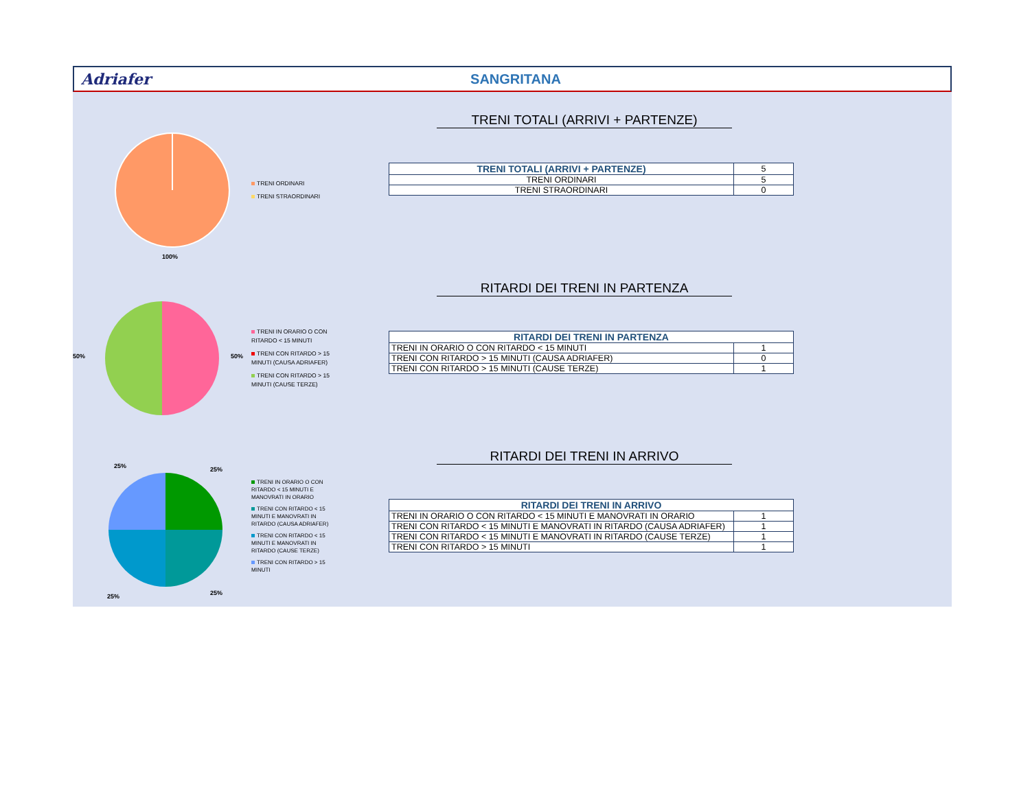Adriafer SANGRITANA
100%
TRENI ORDINARI
TRENI STRAORDINARI
TRENI TOTALI (ARRIVI + PARTENZE)
| TRENI TOTALI (ARRIVI + PARTENZE) | 5 |
| TRENI ORDINARI | 5 |
| TRENI STRAORDINARI | 0 |
50%
50%
TRENI IN ORARIO O CON RITARDO < 15 MINUTI
TRENI CON RITARDO > 15 MINUTI (CAUSA ADRIAFER)
TRENI CON RITARDO > 15 MINUTI (CAUSE TERZE)
RITARDI DEI TRENI IN PARTENZA
| RITARDI DEI TRENI IN PARTENZA | |
| --- | --- |
| TRENI IN ORARIO O CON RITARDO < 15 MINUTI | 1 |
| TRENI CON RITARDO > 15 MINUTI (CAUSA ADRIAFER) | 0 |
| TRENI CON RITARDO > 15 MINUTI (CAUSE TERZE) | 1 |
25%
25%
25%
25%
TRENI IN ORARIO O CON RITARDO < 15 MINUTI E MANOVRATI IN ORARIO
TRENI CON RITARDO < 15 MINUTI E MANOVRATI IN RITARDO (CAUSA ADRIAFER)
TRENI CON RITARDO < 15 MINUTI E MANOVRATI IN RITARDO (CAUSE TERZE)
TRENI CON RITARDO > 15 MINUTI
RITARDI DEI TRENI IN ARRIVO
| RITARDI DEI TRENI IN ARRIVO | |
| --- | --- |
| TRENI IN ORARIO O CON RITARDO < 15 MINUTI E MANOVRATI IN ORARIO | 1 |
| TRENI CON RITARDO < 15 MINUTI E MANOVRATI IN RITARDO (CAUSA ADRIAFER) | 1 |
| TRENI CON RITARDO < 15 MINUTI E MANOVRATI IN RITARDO (CAUSE TERZE) | 1 |
| TRENI CON RITARDO > 15 MINUTI | 1 |